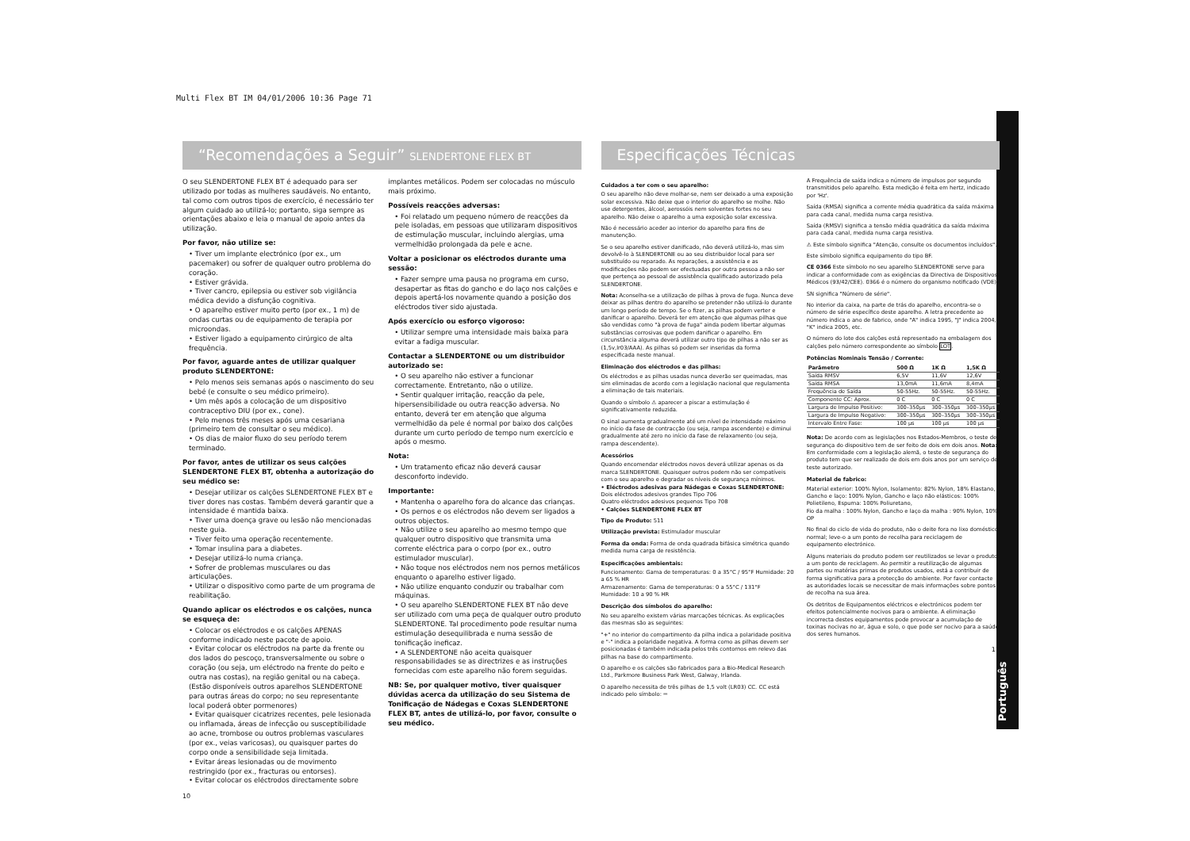Multi Flex BT IM 04/01/2006 10:36 Page 71
Português
“Recomendações a Seguir” SLENDERTONE FLEX BT
O seu SLENDERTONE FLEX BT é adequado para ser utilizado por todas as mulheres saudáveis. No entanto, tal como com outros tipos de exercício, é necessário ter algum cuidado ao utilizá-lo; portanto, siga sempre as orientações abaixo e leia o manual de apoio antes da utilização.
Por favor, não utilize se:
• Tiver um implante electrónico (por ex., um pacemaker) ou sofrer de qualquer outro problema do coração.
• Estiver grávida.
• Tiver cancro, epilepsia ou estiver sob vigilância médica devido a disfunção cognitiva.
• O aparelho estiver muito perto (por ex., 1 m) de ondas curtas ou de equipamento de terapia por microondas.
• Estiver ligado a equipamento cirúrgico de alta frequência.
Por favor, aguarde antes de utilizar qualquer produto SLENDERTONE:
• Pelo menos seis semanas após o nascimento do seu bebé (e consulte o seu médico primeiro).
• Um mês após a colocação de um dispositivo contraceptivo DIU (por ex., cone).
• Pelo menos três meses após uma cesariana (primeiro tem de consultar o seu médico).
• Os dias de maior fluxo do seu período terem terminado.
Por favor, antes de utilizar os seus calções SLENDERTONE FLEX BT, obtenha a autorização do seu médico se:
• Desejar utilizar os calções SLENDERTONE FLEX BT e tiver dores nas costas. Também deverá garantir que a intensidade é mantida baixa.
• Tiver uma doença grave ou lesão não mencionadas neste guia.
• Tiver feito uma operação recentemente.
• Tomar insulina para a diabetes.
• Desejar utilizá-lo numa criança.
• Sofrer de problemas musculares ou das articulações.
• Utilizar o dispositivo como parte de um programa de reabilitação.
Quando aplicar os eléctrodos e os calções, nunca se esqueça de:
• Colocar os eléctrodos e os calções APENAS conforme indicado neste pacote de apoio.
• Evitar colocar os eléctrodos na parte da frente ou dos lados do pescoço, transversalmente ou sobre o coração (ou seja, um eléctrodo na frente do peito e outra nas costas), na região genital ou na cabeça. (Estão disponíveis outros aparelhos SLENDERTONE para outras áreas do corpo; no seu representante local poderá obter pormenores)
• Evitar quaisquer cicatrizes recentes, pele lesionada ou inflamada, áreas de infecção ou susceptibilidade ao acne, trombose ou outros problemas vasculares (por ex., veias varicosas), ou quaisquer partes do corpo onde a sensibilidade seja limitada.
• Evitar áreas lesionadas ou de movimento restringido (por ex., fracturas ou entorses).
• Evitar colocar os eléctrodos directamente sobre
10
implantes metálicos. Podem ser colocadas no músculo mais próximo.
Possíveis reacções adversas:
• Foi relatado um pequeno número de reacções da pele isoladas, em pessoas que utilizaram dispositivos de estimulação muscular, incluindo alergias, uma vermelhidão prolongada da pele e acne.
Voltar a posicionar os eléctrodos durante uma sessão:
• Fazer sempre uma pausa no programa em curso, desapertar as fitas do gancho e do laço nos calções e depois apertá-los novamente quando a posição dos eléctrodos tiver sido ajustada.
Após exercício ou esforço vigoroso:
• Utilizar sempre uma intensidade mais baixa para evitar a fadiga muscular.
Contactar a SLENDERTONE ou um distribuidor autorizado se:
• O seu aparelho não estiver a funcionar correctamente. Entretanto, não o utilize.
• Sentir qualquer irritação, reacção da pele, hipersensibilidade ou outra reacção adversa. No entanto, deverá ter em atenção que alguma vermelhidão da pele é normal por baixo dos calções durante um curto período de tempo num exercício e após o mesmo.
Nota:
• Um tratamento eficaz não deverá causar desconforto indevido.
Importante:
• Mantenha o aparelho fora do alcance das crianças.
• Os pernos e os eléctrodos não devem ser ligados a outros objectos.
• Não utilize o seu aparelho ao mesmo tempo que qualquer outro dispositivo que transmita uma corrente eléctrica para o corpo (por ex., outro estimulador muscular).
• Não toque nos eléctrodos nem nos pernos metálicos enquanto o aparelho estiver ligado.
• Não utilize enquanto conduzir ou trabalhar com máquinas.
• O seu aparelho SLENDERTONE FLEX BT não deve ser utilizado com uma peça de qualquer outro produto SLENDERTONE. Tal procedimento pode resultar numa estimulação desequilibrada e numa sessão de tonificação ineficaz.
• A SLENDERTONE não aceita quaisquer responsabilidades se as directrizes e as instruções fornecidas com este aparelho não forem seguidas.
NB: Se, por qualquer motivo, tiver quaisquer dúvidas acerca da utilização do seu Sistema de Tonificação de Nádegas e Coxas SLENDERTONE FLEX BT, antes de utilizá-lo, por favor, consulte o seu médico.
Especificações Técnicas
Cuidados a ter com o seu aparelho:
O seu aparelho não deve molhar-se, nem ser deixado a uma exposição solar excessiva. Não deixe que o interior do aparelho se molhe. Não use detergentes, álcool, aerossóis nem solventes fortes no seu aparelho. Não deixe o aparelho a uma exposição solar excessiva.
Não é necessário aceder ao interior do aparelho para fins de manutenção.
Se o seu aparelho estiver danificado, não deverá utilizá-lo, mas sim devolvê-lo à SLENDERTONE ou ao seu distribuidor local para ser substituído ou reparado. As reparações, a assistência e as modificações não podem ser efectuadas por outra pessoa a não ser que pertença ao pessoal de assistência qualificado autorizado pela SLENDERTONE.
Nota: Aconselha-se a utilização de pilhas à prova de fuga. Nunca deve deixar as pilhas dentro do aparelho se pretender não utilizá-lo durante um longo período de tempo. Se o fizer, as pilhas podem verter e danificar o aparelho. Deverá ter em atenção que algumas pilhas que são vendidas como "à prova de fuga" ainda podem libertar algumas substâncias corrosivas que podem danificar o aparelho. Em circunstância alguma deverá utilizar outro tipo de pilhas a não ser as (1,5v,lr03/AAA). As pilhas só podem ser inseridas da forma especificada neste manual.
Eliminação dos eléctrodos e das pilhas:
Os eléctrodos e as pilhas usadas nunca deverão ser queimadas, mas sim eliminadas de acordo com a legislação nacional que regulamenta a eliminação de tais materiais.
Quando o símbolo ⚠ aparecer a piscar a estimulação é significativamente reduzida.
O sinal aumenta gradualmente até um nível de intensidade máximo no início da fase de contracção (ou seja, rampa ascendente) e diminui gradualmente até zero no início da fase de relaxamento (ou seja, rampa descendente).
Acessórios
Quando encomendar eléctrodos novos deverá utilizar apenas os da marca SLENDERTONE. Quaisquer outros podem não ser compatíveis com o seu aparelho e degradar os níveis de segurança mínimos.
• Eléctrodos adesivas para Nádegas e Coxas SLENDERTONE:
Dois eléctrodos adesivos grandes Tipo 706
Quatro eléctrodos adesivos pequenos Tipo 708
• Calções SLENDERTONE FLEX BT
Tipo de Produto: 511
Utilização prevista: Estimulador muscular
Forma da onda: Forma de onda quadrada bifásica simétrica quando medida numa carga de resistência.
Especificações ambientais:
Funcionamento: Gama de temperaturas: 0 a 35°C / 95°F Humidade: 20 a 65 % HR
Armazenamento: Gama de temperaturas: 0 a 55°C / 131°F
Humidade: 10 a 90 % HR
Descrição dos símbolos do aparelho:
No seu aparelho existem várias marcações técnicas. As explicações das mesmas são as seguintes:
"+" no interior do compartimento da pilha indica a polaridade positiva e "-" indica a polaridade negativa. A forma como as pilhas devem ser posicionadas é também indicada pelos três contornos em relevo das pilhas na base do compartimento.
O aparelho e os calções são fabricados para a Bio-Medical Research Ltd., Parkmore Business Park West, Galway, Irlanda.
O aparelho necessita de três pilhas de 1,5 volt (LR03) CC. CC está indicado pelo símbolo: ⎓
A Frequência de saída indica o número de impulsos por segundo transmitidos pelo aparelho. Esta medição é feita em hertz, indicado por 'Hz'.
Saída (RMSA) significa a corrente média quadrática da saída máxima para cada canal, medida numa carga resistiva.
Saída (RMSV) significa a tensão média quadrática da saída máxima para cada canal, medida numa carga resistiva.
⚠ Este símbolo significa "Atenção, consulte os documentos incluídos".
Este símbolo significa equipamento do tipo BF.
CE 0366 Este símbolo no seu aparelho SLENDERTONE serve para indicar a conformidade com as exigências da Directiva de Dispositivos Médicos (93/42/CEE). 0366 é o número do organismo notificado (VDE).
SN significa "Número de série".
No interior da caixa, na parte de trás do aparelho, encontra-se o número de série específico deste aparelho. A letra precedente ao número indica o ano de fabrico, onde "A" indica 1995, "J" indica 2004, "K" indica 2005, etc.
O número do lote dos calções está representado na embalagem dos calções pelo número correspondente ao símbolo LOT.
Potências Nominais Tensão / Corrente:
| Parâmetro | 500 Ω | 1K Ω | 1,5K Ω |
| --- | --- | --- | --- |
| Saída RMSV | 6,5V | 11,6V | 12,6V |
| Saída RMSA | 13,0mA | 11,6mA | 8,4mA |
| Frequência de Saída | 50-55Hz. | 50-55Hz. | 50-55Hz. |
| Componente CC: Aprox. | 0 C | 0 C | 0 C |
| Largura de Impulso Positivo: | 300–350µs | 300–350µs | 300–350µs |
| Largura de Impulso Negativo: | 300–350µs | 300–350µs | 300–350µs |
| Intervalo Entre Fase: | 100 µs | 100 µs | 100 µs |
Nota: De acordo com as legislações nos Estados-Membros, o teste de segurança do dispositivo tem de ser feito de dois em dois anos. Nota: Em conformidade com a legislação alemã, o teste de segurança do produto tem que ser realizado de dois em dois anos por um serviço de teste autorizado.
Material de fabrico:
Material exterior: 100% Nylon, Isolamento: 82% Nylon, 18% Elastano, Gancho e laço: 100% Nylon, Gancho e laço não elásticos: 100% Polietileno, Espuma: 100% Poliuretano,
Fio da malha : 100% Nylon, Gancho e laço da malha : 90% Nylon, 10% OP
No final do ciclo de vida do produto, não o deite fora no lixo doméstico normal; leve-o a um ponto de recolha para reciclagem de equipamento electrónico.
Alguns materiais do produto podem ser reutilizados se levar o produto a um ponto de reciclagem. Ao permitir a reutilização de algumas partes ou matérias primas de produtos usados, está a contribuir de forma significativa para a protecção do ambiente. Por favor contacte as autoridades locais se necessitar de mais informações sobre pontos de recolha na sua área.
Os detritos de Equipamentos eléctricos e electrónicos podem ter efeitos potencialmente nocivos para o ambiente. A eliminação incorrecta destes equipamentos pode provocar a acumulação de toxinas nocivas no ar, água e solo, o que pode ser nocivo para a saúde dos seres humanos.
11